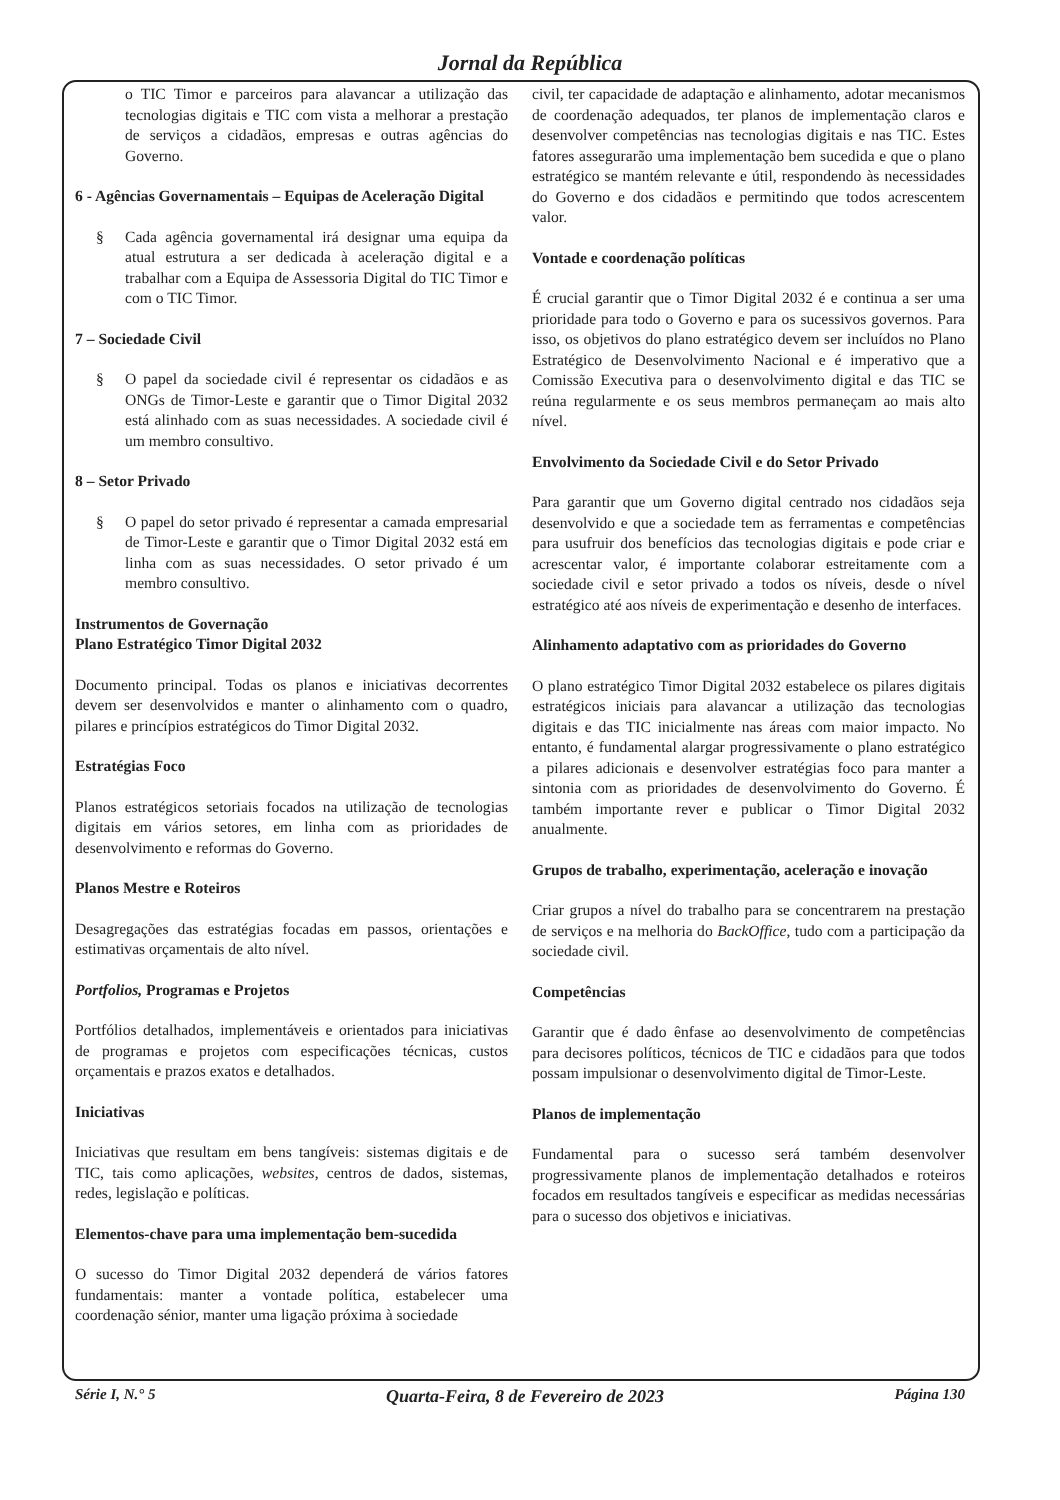Jornal da República
o TIC Timor e parceiros para alavancar a utilização das tecnologias digitais e TIC com vista a melhorar a prestação de serviços a cidadãos, empresas e outras agências do Governo.
6 - Agências Governamentais – Equipas de Aceleração Digital
§ Cada agência governamental irá designar uma equipa da atual estrutura a ser dedicada à aceleração digital e a trabalhar com a Equipa de Assessoria Digital do TIC Timor e com o TIC Timor.
7 – Sociedade Civil
§ O papel da sociedade civil é representar os cidadãos e as ONGs de Timor-Leste e garantir que o Timor Digital 2032 está alinhado com as suas necessidades. A sociedade civil é um membro consultivo.
8 – Setor Privado
§ O papel do setor privado é representar a camada empresarial de Timor-Leste e garantir que o Timor Digital 2032 está em linha com as suas necessidades. O setor privado é um membro consultivo.
Instrumentos de Governação
Plano Estratégico Timor Digital 2032
Documento principal. Todas os planos e iniciativas decorrentes devem ser desenvolvidos e manter o alinhamento com o quadro, pilares e princípios estratégicos do Timor Digital 2032.
Estratégias Foco
Planos estratégicos setoriais focados na utilização de tecnologias digitais em vários setores, em linha com as prioridades de desenvolvimento e reformas do Governo.
Planos Mestre e Roteiros
Desagregações das estratégias focadas em passos, orientações e estimativas orçamentais de alto nível.
Portfolios, Programas e Projetos
Portfólios detalhados, implementáveis e orientados para iniciativas de programas e projetos com especificações técnicas, custos orçamentais e prazos exatos e detalhados.
Iniciativas
Iniciativas que resultam em bens tangíveis: sistemas digitais e de TIC, tais como aplicações, websites, centros de dados, sistemas, redes, legislação e políticas.
Elementos-chave para uma implementação bem-sucedida
O sucesso do Timor Digital 2032 dependerá de vários fatores fundamentais: manter a vontade política, estabelecer uma coordenação sénior, manter uma ligação próxima à sociedade
civil, ter capacidade de adaptação e alinhamento, adotar mecanismos de coordenação adequados, ter planos de implementação claros e desenvolver competências nas tecnologias digitais e nas TIC. Estes fatores assegurarão uma implementação bem sucedida e que o plano estratégico se mantém relevante e útil, respondendo às necessidades do Governo e dos cidadãos e permitindo que todos acrescentem valor.
Vontade e coordenação políticas
É crucial garantir que o Timor Digital 2032 é e continua a ser uma prioridade para todo o Governo e para os sucessivos governos. Para isso, os objetivos do plano estratégico devem ser incluídos no Plano Estratégico de Desenvolvimento Nacional e é imperativo que a Comissão Executiva para o desenvolvimento digital e das TIC se reúna regularmente e os seus membros permaneçam ao mais alto nível.
Envolvimento da Sociedade Civil e do Setor Privado
Para garantir que um Governo digital centrado nos cidadãos seja desenvolvido e que a sociedade tem as ferramentas e competências para usufruir dos benefícios das tecnologias digitais e pode criar e acrescentar valor, é importante colaborar estreitamente com a sociedade civil e setor privado a todos os níveis, desde o nível estratégico até aos níveis de experimentação e desenho de interfaces.
Alinhamento adaptativo com as prioridades do Governo
O plano estratégico Timor Digital 2032 estabelece os pilares digitais estratégicos iniciais para alavancar a utilização das tecnologias digitais e das TIC inicialmente nas áreas com maior impacto. No entanto, é fundamental alargar progressivamente o plano estratégico a pilares adicionais e desenvolver estratégias foco para manter a sintonia com as prioridades de desenvolvimento do Governo. É também importante rever e publicar o Timor Digital 2032 anualmente.
Grupos de trabalho, experimentação, aceleração e inovação
Criar grupos a nível do trabalho para se concentrarem na prestação de serviços e na melhoria do BackOffice, tudo com a participação da sociedade civil.
Competências
Garantir que é dado ênfase ao desenvolvimento de competências para decisores políticos, técnicos de TIC e cidadãos para que todos possam impulsionar o desenvolvimento digital de Timor-Leste.
Planos de implementação
Fundamental para o sucesso será também desenvolver progressivamente planos de implementação detalhados e roteiros focados em resultados tangíveis e especificar as medidas necessárias para o sucesso dos objetivos e iniciativas.
Série I, N.° 5 Quarta-Feira, 8 de Fevereiro de 2023 Página 130